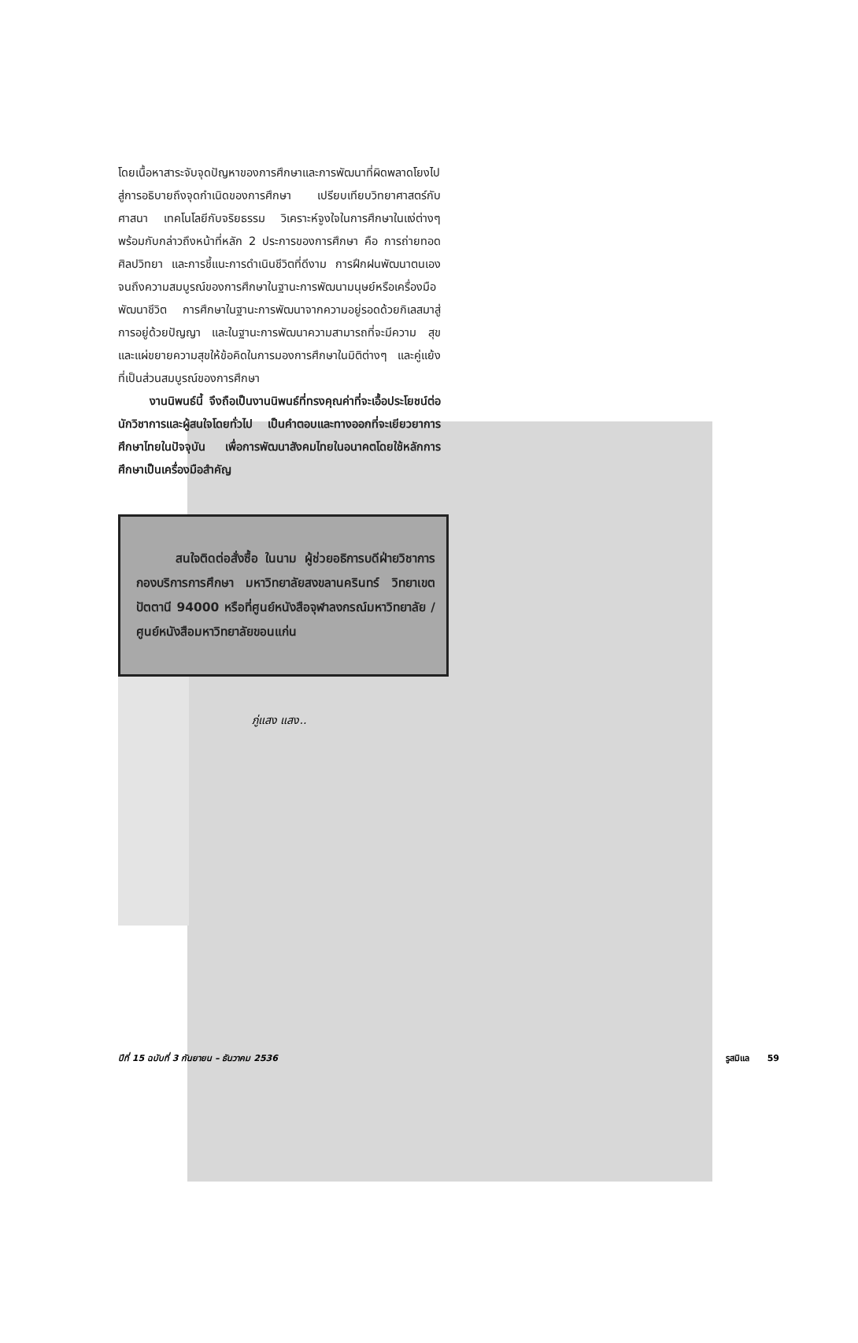โดยเนื้อหาสาระจับจุดปัญหาของการศึกษาและการพัฒนาที่ผิดพลาดโยงไปสู่การอธิบายถึงจุดกำเนิดของการศึกษา เปรียบเทียบวิทยาศาสตร์กับศาสนา เทคโนโลยีกับจริยธรรม วิเคราะห์จูงใจในการศึกษาในแง่ต่างๆ พร้อมกับกล่าวถึงหน้าที่หลัก 2 ประการของการศึกษา คือ การถ่ายทอดศิลปวิทยา และการชี้แนะการดำเนินชีวิตที่ดีงาม การฝึกฝนพัฒนาตนเองจนถึงความสมบูรณ์ของการศึกษาในฐานะการพัฒนามนุษย์หรือเครื่องมือพัฒนาชีวิต การศึกษาในฐานะการพัฒนาจากความอยู่รอดด้วยกิเลสมาสู่การอยู่ด้วยปัญญา และในฐานะการพัฒนาความสามารถที่จะมีความ สุข และแผ่ขยายความสุขให้ข้อคิดในการมองการศึกษาในมิติต่างๆ และคู่แย้งที่เป็นส่วนสมบูรณ์ของการศึกษา
งานนิพนธ์นี้ จึงถือเป็นงานนิพนธ์ที่ทรงคุณค่าที่จะเอื้อประโยชน์ต่อนักวิชาการและผู้สนใจโดยทั่วไป เป็นคำตอบและทางออกที่จะเยียวยาการศึกษาไทยในปัจจุบัน เพื่อการพัฒนาสังคมไทยในอนาคตโดยใช้หลักการศึกษาเป็นเครื่องมือสำคัญ
สนใจติดต่อสั่งซื้อ ในนาม ผู้ช่วยอธิการบดีฝ่ายวิชาการ กองบริการการศึกษา มหาวิทยาลัยสงขลานครินทร์ วิทยาเขตปัตตานี 94000 หรือที่ศูนย์หนังสือจุฬาลงกรณ์มหาวิทยาลัย / ศูนย์หนังสือมหาวิทยาลัยขอนแก่น
ภู่แสง แสง..
ปีที่ 15 ฉบับที่ 3 กันยายน – ธันวาคม 2536 รูสมิแล 59